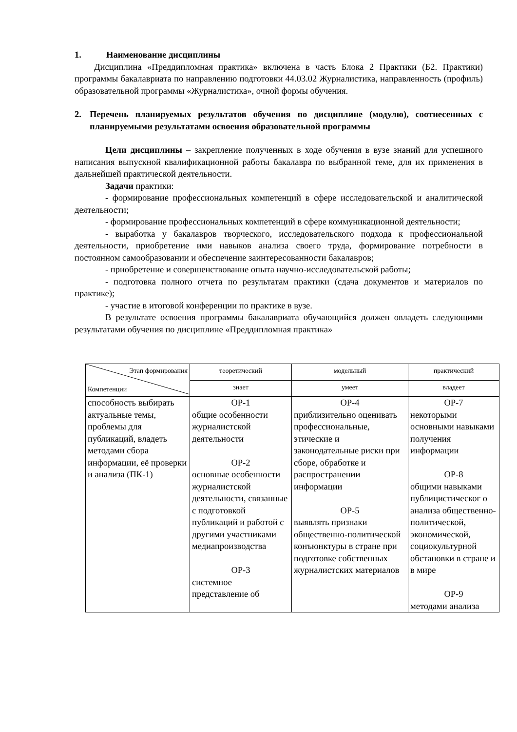1. Наименование дисциплины
Дисциплина «Преддипломная практика» включена в часть Блока 2 Практики (Б2. Практики) программы бакалавриата по направлению подготовки 44.03.02 Журналистика, направленность (профиль) образовательной программы «Журналистика», очной формы обучения.
2. Перечень планируемых результатов обучения по дисциплине (модулю), соотнесенных с планируемыми результатами освоения образовательной программы
Цели дисциплины – закрепление полученных в ходе обучения в вузе знаний для успешного написания выпускной квалификационной работы бакалавра по выбранной теме, для их применения в дальнейшей практической деятельности.
Задачи практики:
- формирование профессиональных компетенций в сфере исследовательской и аналитической деятельности;
- формирование профессиональных компетенций в сфере коммуникационной деятельности;
- выработка у бакалавров творческого, исследовательского подхода к профессиональной деятельности, приобретение ими навыков анализа своего труда, формирование потребности в постоянном самообразовании и обеспечение заинтересованности бакалавров;
- приобретение и совершенствование опыта научно-исследовательской работы;
- подготовка полного отчета по результатам практики (сдача документов и материалов по практике);
- участие в итоговой конференции по практике в вузе.
В результате освоения программы бакалавриата обучающийся должен овладеть следующими результатами обучения по дисциплине «Преддипломная практика»
| Этап формирования Компетенции | теоретический | модельный | практический |
| --- | --- | --- | --- |
| | знает | умеет | владеет |
| способность выбирать актуальные темы, проблемы для публикаций, владеть методами сбора информации, её проверки и анализа (ПК-1) | ОР-1 общие особенности журналистской деятельности ОР-2 основные особенности журналистской деятельности, связанные с подготовкой публикаций и работой с другими участниками медиапроизводства ОР-3 системное представление об | ОР-4 приблизительно оценивать профессиональные, этические и законодательные риски при сборе, обработке и распространении информации ОР-5 выявлять признаки общественно-политической конъюнктуры в стране при подготовке собственных журналистских материалов | ОР-7 некоторыми основными навыками получения информации ОР-8 общими навыками публицистическог о анализа общественно-политической, экономической, социокультурной обстановки в стране и в мире ОР-9 методами анализа |